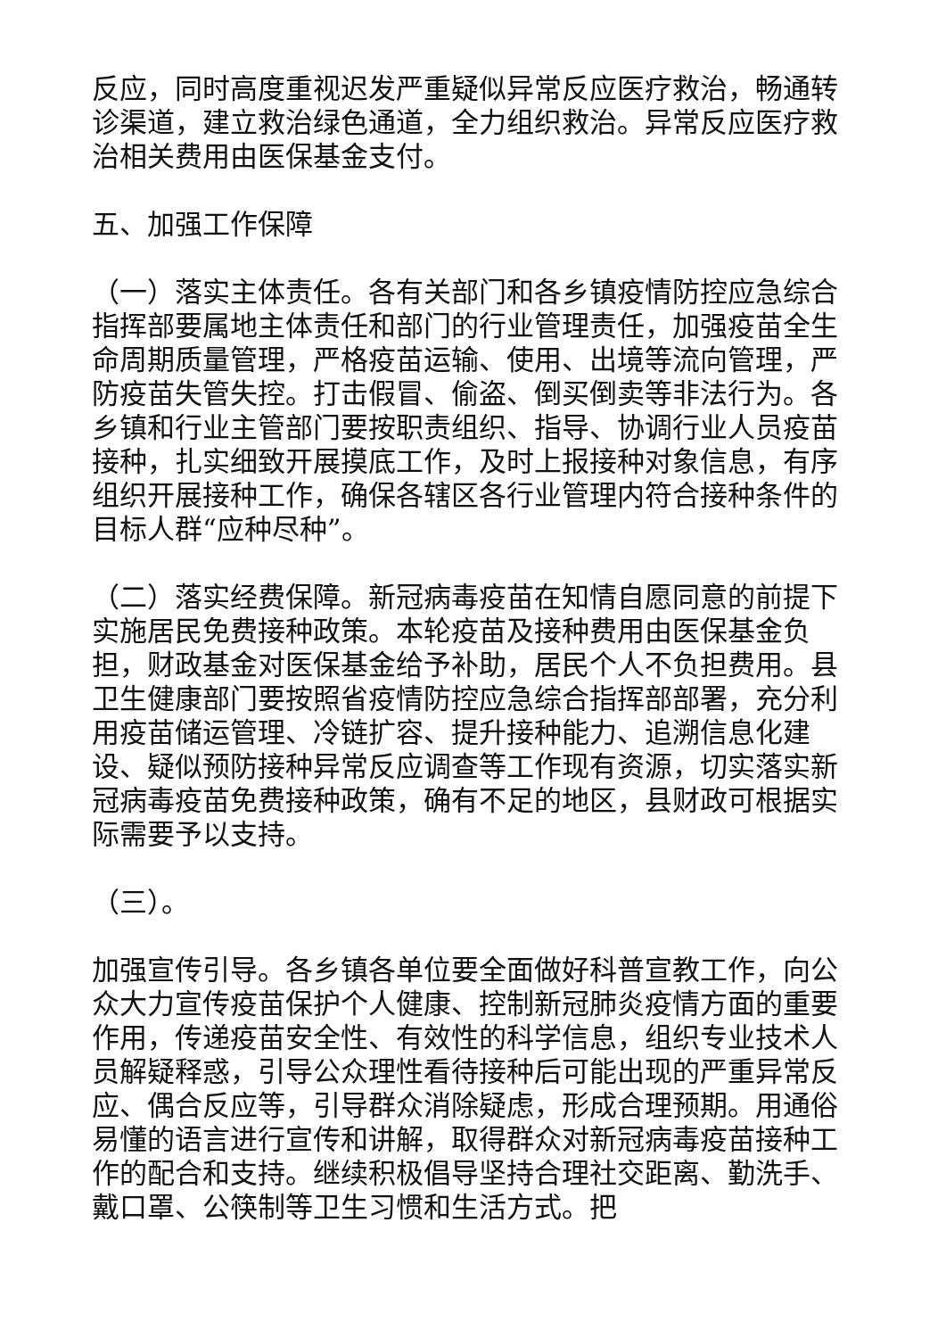反应，同时高度重视迟发严重疑似异常反应医疗救治，畅通转诊渠道，建立救治绿色通道，全力组织救治。异常反应医疗救治相关费用由医保基金支付。
五、加强工作保障
（一）落实主体责任。各有关部门和各乡镇疫情防控应急综合指挥部要属地主体责任和部门的行业管理责任，加强疫苗全生命周期质量管理，严格疫苗运输、使用、出境等流向管理，严防疫苗失管失控。打击假冒、偷盗、倒买倒卖等非法行为。各乡镇和行业主管部门要按职责组织、指导、协调行业人员疫苗接种，扎实细致开展摸底工作，及时上报接种对象信息，有序组织开展接种工作，确保各辖区各行业管理内符合接种条件的目标人群“应种尽种”。
（二）落实经费保障。新冠病毒疫苗在知情自愿同意的前提下实施居民免费接种政策。本轮疫苗及接种费用由医保基金负担，财政基金对医保基金给予补助，居民个人不负担费用。县卫生健康部门要按照省疫情防控应急综合指挥部部署，充分利用疫苗储运管理、冷链扩容、提升接种能力、追溯信息化建设、疑似预防接种异常反应调查等工作现有资源，切实落实新冠病毒疫苗免费接种政策，确有不足的地区，县财政可根据实际需要予以支持。
（三）。
加强宣传引导。各乡镇各单位要全面做好科普宣教工作，向公众大力宣传疫苗保护个人健康、控制新冠肺炎疫情方面的重要作用，传递疫苗安全性、有效性的科学信息，组织专业技术人员解疑释惑，引导公众理性看待接种后可能出现的严重异常反应、偶合反应等，引导群众消除疑虑，形成合理预期。用通俗易懂的语言进行宣传和讲解，取得群众对新冠病毒疫苗接种工作的配合和支持。继续积极倡导坚持合理社交距离、勤洗手、戴口罩、公筷制等卫生习惯和生活方式。把